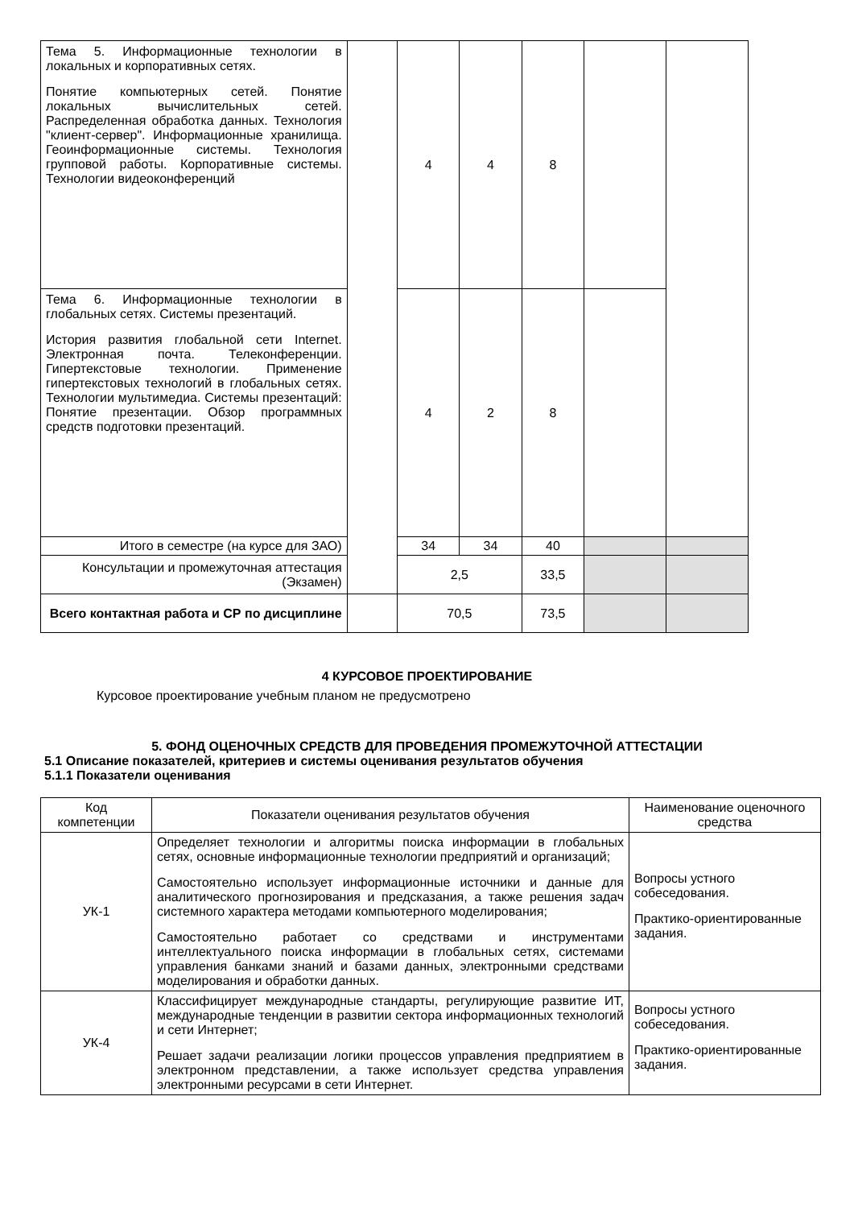| Тема 5. Информационные технологии в локальных и корпоративных сетях. Понятие компьютерных сетей. Понятие локальных вычислительных сетей. Распределенная обработка данных. Технология "клиент-сервер". Информационные хранилища. Геоинформационные системы. Технология групповой работы. Корпоративные системы. Технологии видеоконференций | | 4 | 4 | 8 | | |
| Тема 6. Информационные технологии в глобальных сетях. Системы презентаций. История развития глобальной сети Internet. Электронная почта. Телеконференции. Гипертекстовые технологии. Применение гипертекстовых технологий в глобальных сетях. Технологии мультимедиа. Системы презентаций: Понятие презентации. Обзор программных средств подготовки презентаций. | | 4 | 2 | 8 | | |
| Итого в семестре (на курсе для ЗАО) | | 34 | 34 | 40 | | |
| Консультации и промежуточная аттестация (Экзамен) | | 2,5 | | 33,5 | | |
| Всего контактная работа и СР по дисциплине | | 70,5 | | 73,5 | | |
4 КУРСОВОЕ ПРОЕКТИРОВАНИЕ
Курсовое проектирование учебным планом не предусмотрено
5. ФОНД ОЦЕНОЧНЫХ СРЕДСТВ ДЛЯ ПРОВЕДЕНИЯ ПРОМЕЖУТОЧНОЙ АТТЕСТАЦИИ
5.1 Описание показателей, критериев и системы оценивания результатов обучения
5.1.1 Показатели оценивания
| Код компетенции | Показатели оценивания результатов обучения | Наименование оценочного средства |
| --- | --- | --- |
| УК-1 | Определяет технологии и алгоритмы поиска информации в глобальных сетях, основные информационные технологии предприятий и организаций; Самостоятельно использует информационные источники и данные для аналитического прогнозирования и предсказания, а также решения задач системного характера методами компьютерного моделирования; Самостоятельно работает со средствами и инструментами интеллектуального поиска информации в глобальных сетях, системами управления банками знаний и базами данных, электронными средствами моделирования и обработки данных. | Вопросы устного собеседования. Практико-ориентированные задания. |
| УК-4 | Классифицирует международные стандарты, регулирующие развитие ИТ, международные тенденции в развитии сектора информационных технологий и сети Интернет; Решает задачи реализации логики процессов управления предприятием в электронном представлении, а также использует средства управления электронными ресурсами в сети Интернет. | Вопросы устного собеседования. Практико-ориентированные задания. |